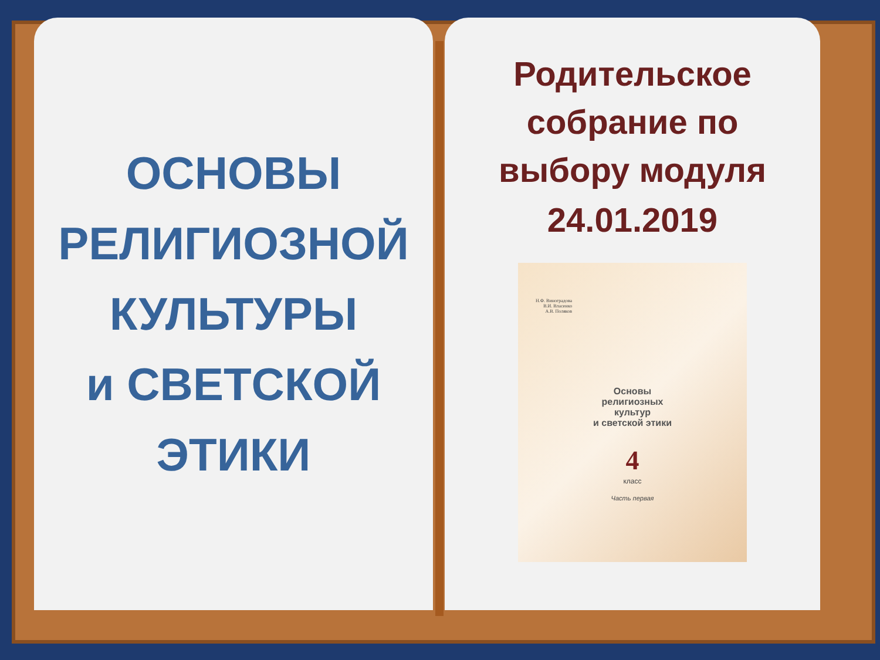ОСНОВЫ
РЕЛИГИОЗНОЙ
КУЛЬТУРЫ
и СВЕТСКОЙ
ЭТИКИ
Родительское
собрание по
выбору модуля
24.01.2019
Н.Ф. Виноградова
В.И. Власенко
А.В. Поляков
Основы
религиозных
культур
и светской этики
4
класс
Часть первая